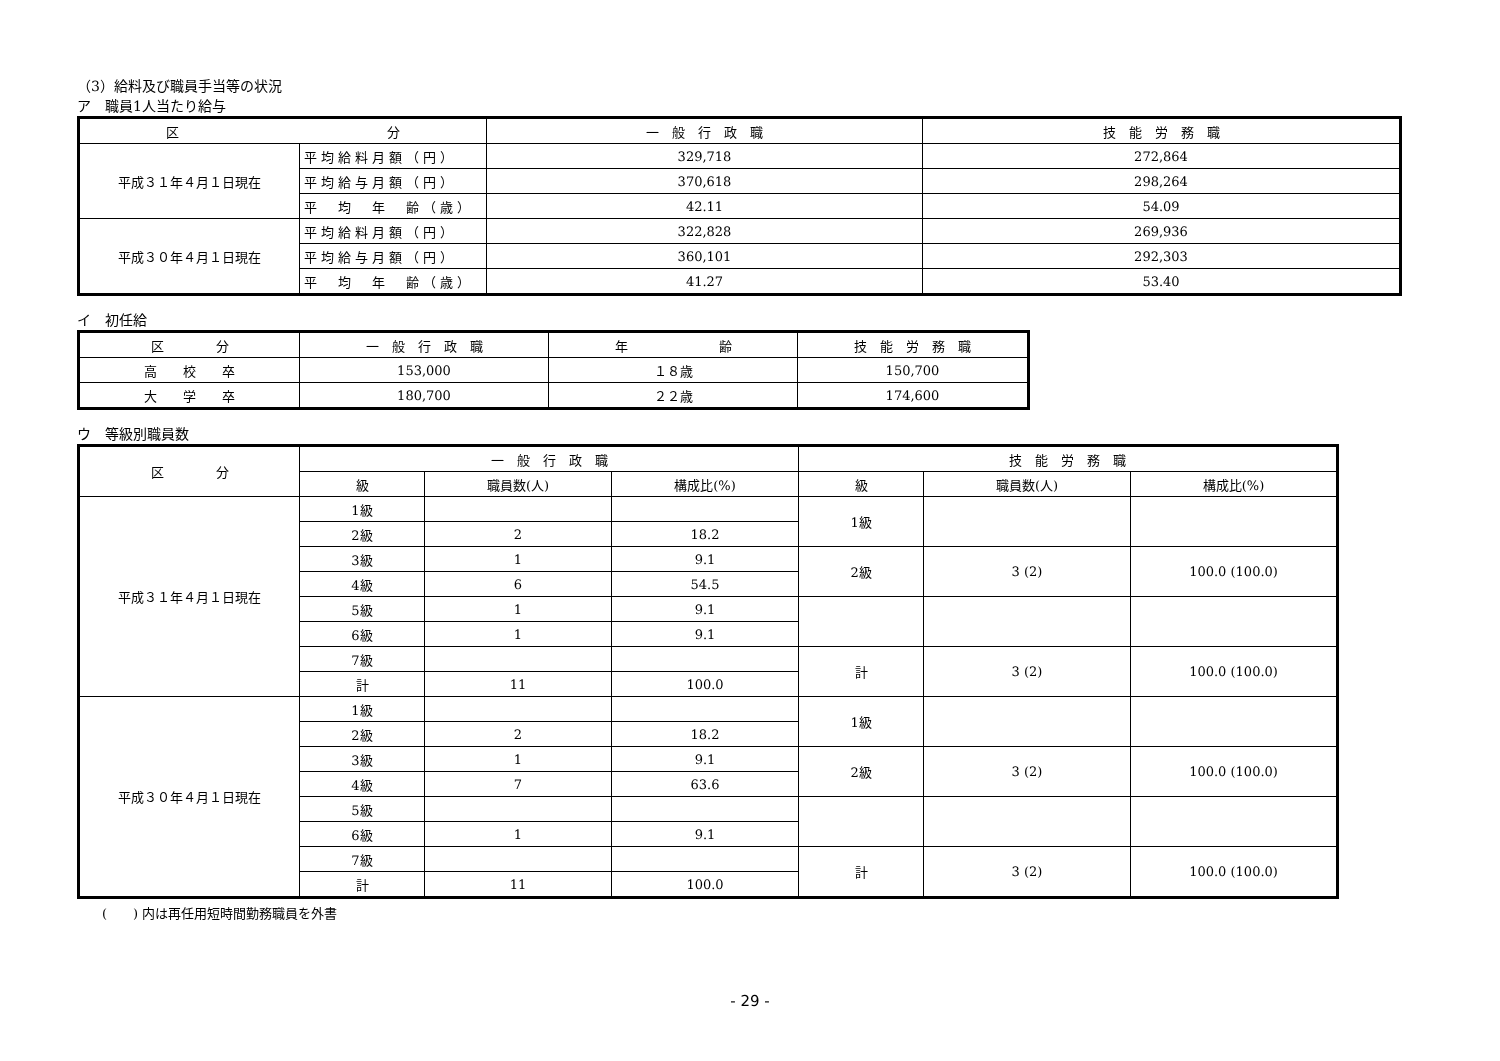（3）給料及び職員手当等の状況
ア　職員1人当たり給与
| 区 分 | | 一 般 行 政 職 | 技 能 労 務 職 |
| --- | --- | --- | --- |
| 平成３１年４月１日現在 | 平均給料月額（円） | 329,718 | 272,864 |
| | 平均給与月額（円） | 370,618 | 298,264 |
| | 平 均 年 齢（歳） | 42.11 | 54.09 |
| 平成３０年４月１日現在 | 平均給料月額（円） | 322,828 | 269,936 |
| | 平均給与月額（円） | 360,101 | 292,303 |
| | 平 均 年 齢（歳） | 41.27 | 53.40 |
イ　初任給
| 区 分 | 一 般 行 政 職 | 年 齢 | 技 能 労 務 職 |
| --- | --- | --- | --- |
| 高 校 卒 | 153,000 | １８歳 | 150,700 |
| 大 学 卒 | 180,700 | ２２歳 | 174,600 |
ウ　等級別職員数
| 区 分 | 一 般 行 政 職 | | | 技 能 労 務 職 | | |
| --- | --- | --- | --- | --- | --- | --- |
| | 級 | 職員数(人) | 構成比(%) | 級 | 職員数(人) | 構成比(%) |
| 平成３１年４月１日現在 | 1級 | | | 1級 | | |
| | 2級 | 2 | 18.2 | | | |
| | 3級 | 1 | 9.1 | 2級 | 3 (2) | 100.0 (100.0) |
| | 4級 | 6 | 54.5 | | | |
| | 5級 | 1 | 9.1 | | | |
| | 6級 | 1 | 9.1 | | | |
| | 7級 | | | 計 | 3 (2) | 100.0 (100.0) |
| | 計 | 11 | 100.0 | | | |
| 平成３０年４月１日現在 | 1級 | | | 1級 | | |
| | 2級 | 2 | 18.2 | | | |
| | 3級 | 1 | 9.1 | 2級 | 3 (2) | 100.0 (100.0) |
| | 4級 | 7 | 63.6 | | | |
| | 5級 | | | | | |
| | 6級 | 1 | 9.1 | | | |
| | 7級 | | | 計 | 3 (2) | 100.0 (100.0) |
| | 計 | 11 | 100.0 | | | |
(　　) 内は再任用短時間勤務職員を外書
- 29 -